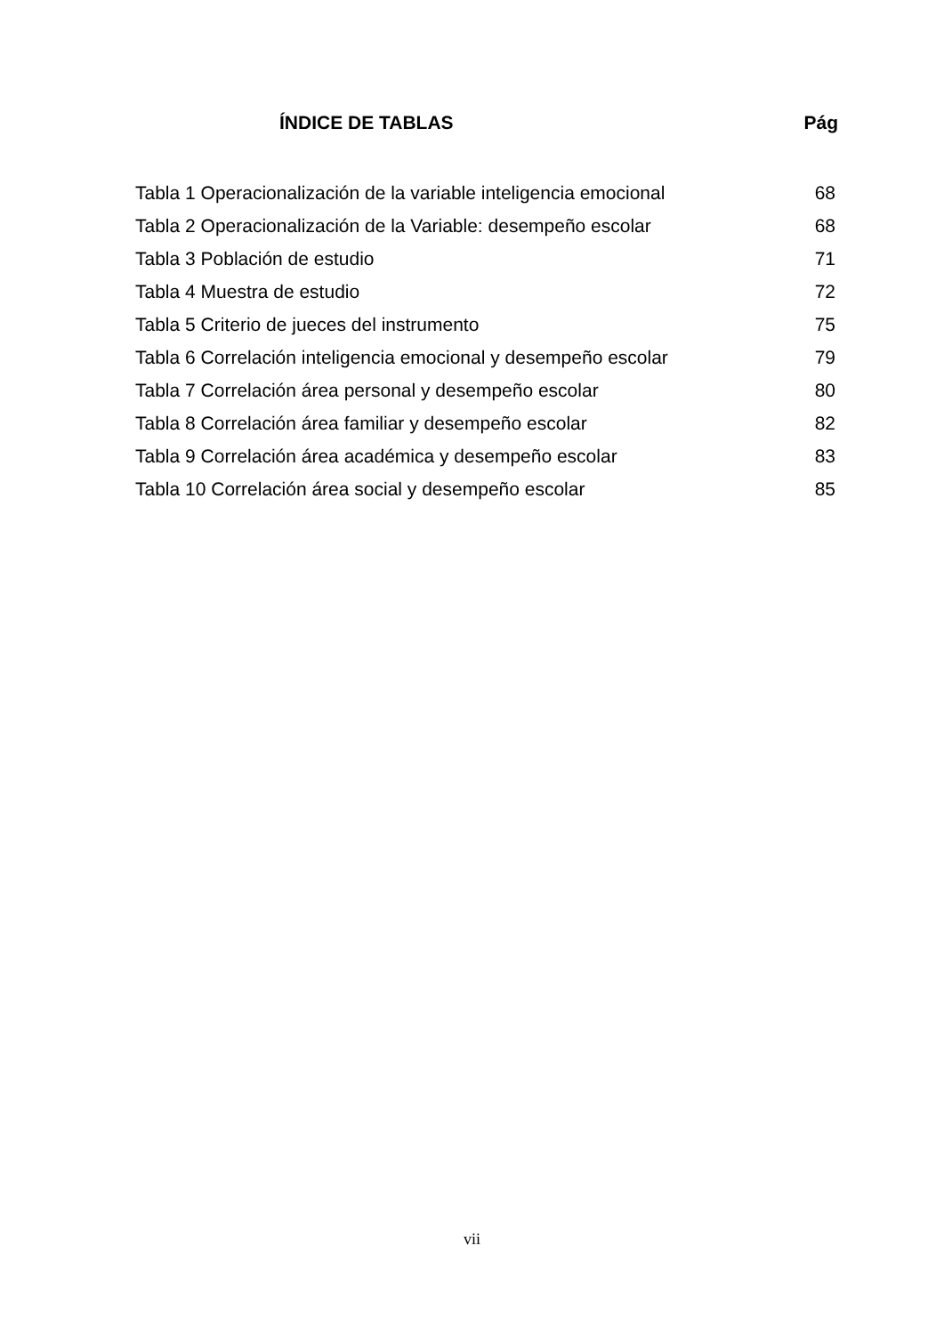ÍNDICE DE TABLAS Pág
| Tabla 1 Operacionalización de la variable inteligencia emocional | 68 |
| Tabla 2 Operacionalización de la Variable: desempeño escolar | 68 |
| Tabla 3 Población de estudio | 71 |
| Tabla 4 Muestra de estudio | 72 |
| Tabla 5 Criterio de jueces del instrumento | 75 |
| Tabla 6 Correlación inteligencia emocional y desempeño escolar | 79 |
| Tabla 7 Correlación área personal y desempeño escolar | 80 |
| Tabla 8 Correlación área familiar y desempeño escolar | 82 |
| Tabla 9 Correlación área académica y desempeño escolar | 83 |
| Tabla 10 Correlación área social y desempeño escolar | 85 |
vii